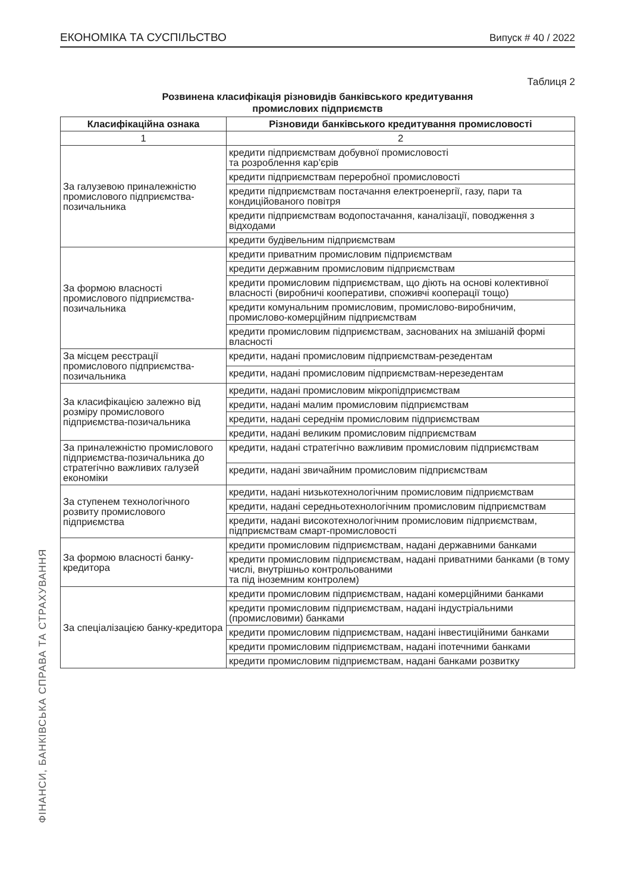ЕКОНОМІКА ТА СУСПІЛЬСТВО Випуск # 40 / 2022
Таблиця 2
Розвинена класифікація різновидів банківського кредитування
промислових підприємств
| Класифікаційна ознака | Різновиди банківського кредитування промисловості |
| --- | --- |
| 1 | 2 |
| За галузевою приналежністю промислового підприємства-позичальника | кредити підприємствам добувної промисловості та розроблення кар’єрів |
| | кредити підприємствам переробної промисловості |
| | кредити підприємствам постачання електроенергії, газу, пари та кондиційованого повітря |
| | кредити підприємствам водопостачання, каналізації, поводження з відходами |
| | кредити будівельним підприємствам |
| За формою власності промислового підприємства-позичальника | кредити приватним промисловим підприємствам |
| | кредити державним промисловим підприємствам |
| | кредити промисловим підприємствам, що діють на основі колективної власності (виробничі кооперативи, споживчі кооперації тощо) |
| | кредити комунальним промисловим, промислово-виробничим, промислово-комерційним підприємствам |
| | кредити промисловим підприємствам, заснованих на змішаній формі власності |
| За місцем реєстрації промислового підприємства-позичальника | кредити, надані промисловим підприємствам-резедентам |
| | кредити, надані промисловим підприємствам-нерезедентам |
| За класифікацією залежно від розміру промислового підприємства-позичальника | кредити, надані промисловим мікропідприємствам |
| | кредити, надані малим промисловим підприємствам |
| | кредити, надані середнім промисловим підприємствам |
| | кредити, надані великим промисловим підприємствам |
| За приналежністю промислового підприємства-позичальника до стратегічно важливих галузей економіки | кредити, надані стратегічно важливим промисловим підприємствам |
| | кредити, надані звичайним промисловим підприємствам |
| За ступенем технологічного розвиту промислового підприємства | кредити, надані низькотехнологічним промисловим підприємствам |
| | кредити, надані середньотехнологічним промисловим підприємствам |
| | кредити, надані високотехнологічним промисловим підприємствам, підприємствам смарт-промисловості |
| За формою власності банку-кредитора | кредити промисловим підприємствам, надані державними банками |
| | кредити промисловим підприємствам, надані приватними банками (в тому числі, внутрішньо контрольованими та під іноземним контролем) |
| За спеціалізацією банку-кредитора | кредити промисловим підприємствам, надані комерційними банками |
| | кредити промисловим підприємствам, надані індустріальними (промисловими) банками |
| | кредити промисловим підприємствам, надані інвестиційними банками |
| | кредити промисловим підприємствам, надані іпотечними банками |
| | кредити промисловим підприємствам, надані банками розвитку |
ФІНАНСИ, БАНКІВСЬКА СПРАВА ТА СТРАХУВАННЯ